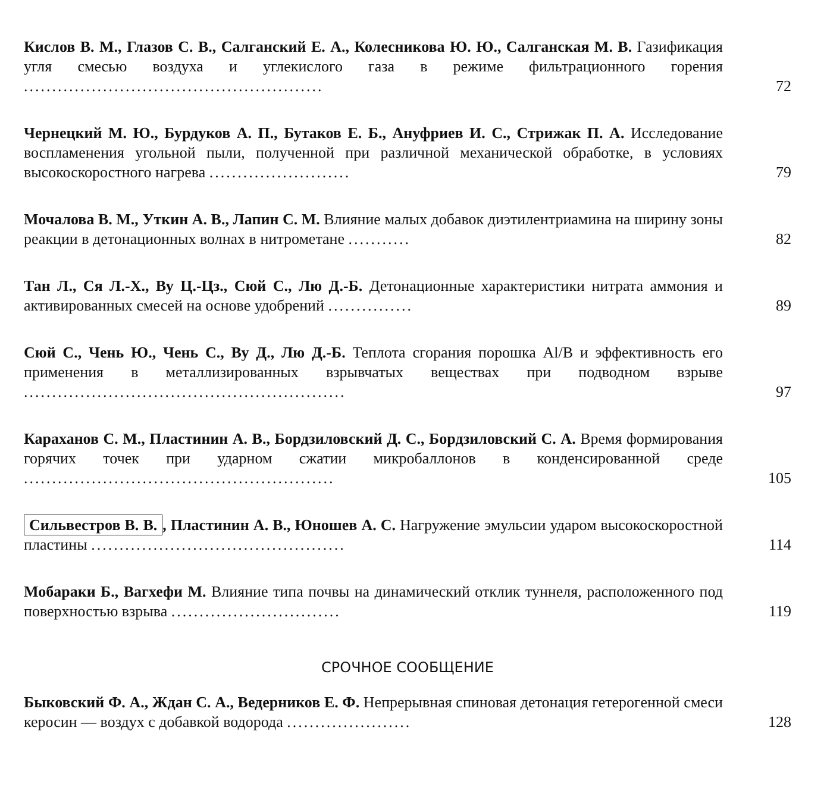Кислов В. М., Глазов С. В., Салганский Е. А., Колесникова Ю. Ю., Салганская М. В. Газификация угля смесью воздуха и углекислого газа в режиме фильтрационного горения .....................................................
72
Чернецкий М. Ю., Бурдуков А. П., Бутаков Е. Б., Ануфриев И. С., Стрижак П. А. Исследование воспламенения угольной пыли, полученной при различной механической обработке, в условиях высокоскоростного нагрева .........................
79
Мочалова В. М., Уткин А. В., Лапин С. М. Влияние малых добавок диэтилентриамина на ширину зоны реакции в детонационных волнах в нитрометане ...........
82
Тан Л., Ся Л.-Х., Ву Ц.-Цз., Сюй С., Лю Д.-Б. Детонационные характеристики нитрата аммония и активированных смесей на основе удобрений ...............
89
Сюй С., Чень Ю., Чень С., Ву Д., Лю Д.-Б. Теплота сгорания порошка Al/B и эффективность его применения в металлизированных взрывчатых веществах при подводном взрыве .........................................................
97
Караханов С. М., Пластинин А. В., Бордзиловский Д. С., Бордзиловский С. А. Время формирования горячих точек при ударном сжатии микробаллонов в конденсированной среде .......................................................
105
Сильвестров В. В., Пластинин А. В., Юношев А. С. Нагружение эмульсии ударом высокоскоростной пластины .............................................
114
Мобараки Б., Вагхефи М. Влияние типа почвы на динамический отклик туннеля, расположенного под поверхностью взрыва ..............................
119
СРОЧНОЕ СООБЩЕНИЕ
Быковский Ф. А., Ждан С. А., Ведерников Е. Ф. Непрерывная спиновая детонация гетерогенной смеси керосин — воздух с добавкой водорода ......................
128